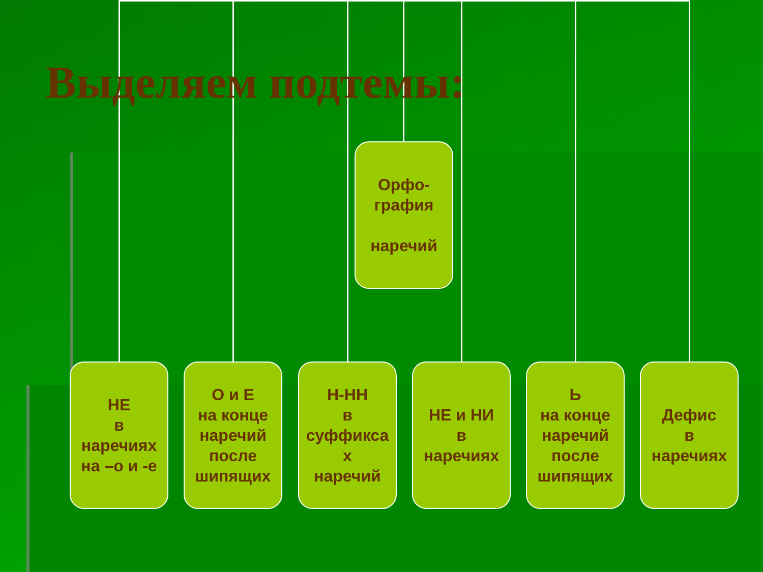Выделяем подтемы:
Орфо-
графия
наречий
НЕ
в
наречиях
на –о и -е
О и Е
на конце
наречий
после
шипящих
Н-НН
в
суффикса
х
наречий
НЕ и НИ
в
наречиях
Ь
на конце
наречий
после
шипящих
Дефис
в
наречиях